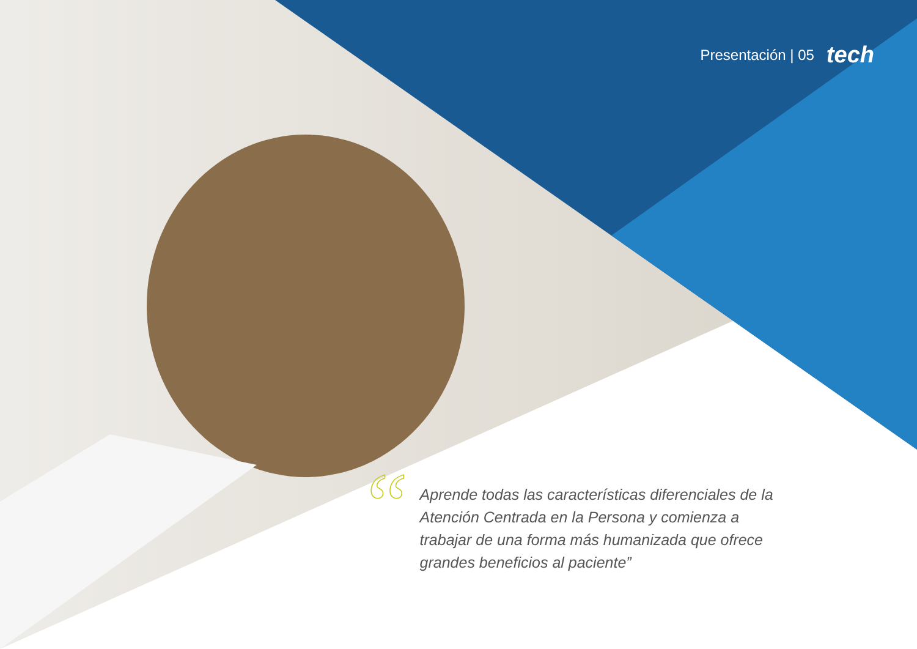Presentación | 05 tech
“
Aprende todas las características diferenciales de la Atención Centrada en la Persona y comienza a trabajar de una forma más humanizada que ofrece grandes beneficios al paciente”